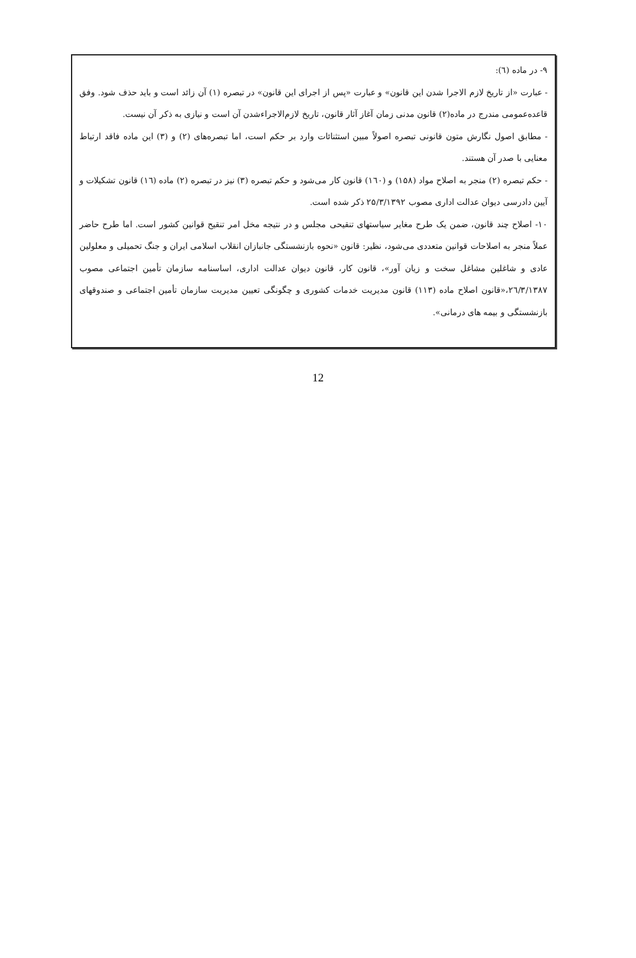۹- در ماده (٦):
- عبارت «از تاریخ لازم الاجرا شدن این قانون» و عبارت «پس از اجرای این قانون» در تبصره (۱) آن زائد است و باید حذف شود. وفق قاعده‌عمومی مندرج در ماده(۲) قانون مدنی زمان آغاز آثار قانون، تاریخ لازم‌الاجراءشدن آن است و نیازی به ذکر آن نیست.
- مطابق اصول نگارش متون قانونی تبصره اصولاً مبین استثنائات وارد بر حکم است، اما تبصره‌های (۲) و (۳) این ماده فاقد ارتباط معنایی با صدر آن هستند.
- حکم تبصره (۲) منجر به اصلاح مواد (۱۵۸) و (١٦٠) قانون کار می‌شود و حکم تبصره (۳) نیز در تبصره (۲) ماده (١٦) قانون تشکیلات و آیین دادرسی دیوان عدالت اداری مصوب ۲۵/۳/۱۳۹۲ ذکر شده است.
۱۰- اصلاح چند قانون، ضمن یک طرح مغایر سیاستهای تنقیحی مجلس و در نتیجه مخل امر تنقیح قوانین کشور است. اما طرح حاضر عملاً منجر به اصلاحات قوانین متعددی می‌شود، نظیر: قانون «نحوه بازنشستگی جانبازان انقلاب اسلامی ایران و جنگ تحمیلی و معلولین عادی و شاغلین مشاغل سخت و زیان آور»، قانون کار، قانون دیوان عدالت اداری، اساسنامه سازمان تأمین اجتماعی مصوب ٢٦/٣/١٣٨٧،«قانون اصلاح ماده (۱۱۳) قانون مدیریت خدمات کشوری و چگونگی تعیین مدیریت سازمان تأمین اجتماعی و صندوقهای بازنشستگی و بیمه های درمانی».
12